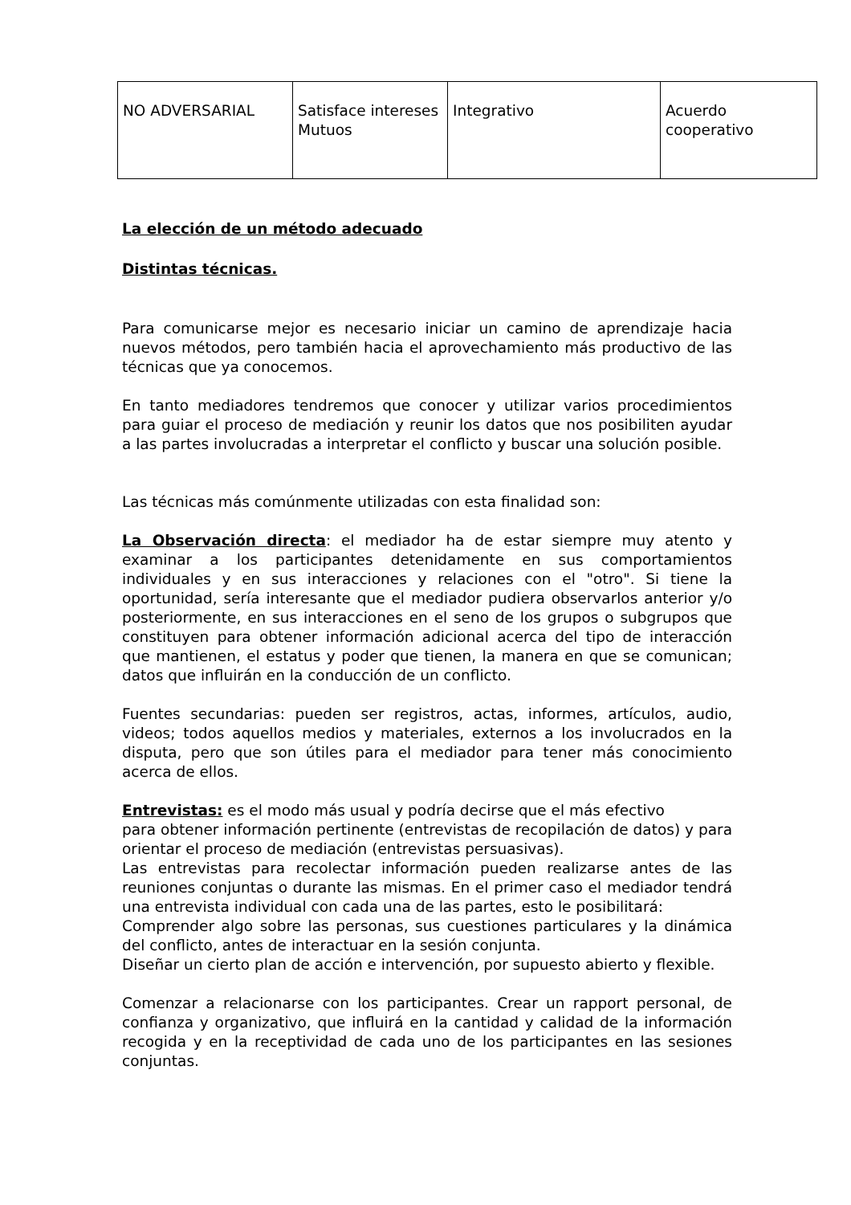| NO ADVERSARIAL | Satisface intereses Mutuos | Integrativo | Acuerdo cooperativo |
La elección de un método adecuado
Distintas técnicas.
Para comunicarse mejor es necesario iniciar un camino de aprendizaje hacia nuevos métodos, pero también hacia el aprovechamiento más productivo de las técnicas que ya conocemos.
En tanto mediadores tendremos que conocer y utilizar varios procedimientos para guiar el proceso de mediación y reunir los datos que nos posibiliten ayudar a las partes involucradas a interpretar el conflicto y buscar una solución posible.
Las técnicas más comúnmente utilizadas con esta finalidad son:
La Observación directa: el mediador ha de estar siempre muy atento y examinar a los participantes detenidamente en sus comportamientos individuales y en sus interacciones y relaciones con el "otro". Si tiene la oportunidad, sería interesante que el mediador pudiera observarlos anterior y/o posteriormente, en sus interacciones en el seno de los grupos o subgrupos que constituyen para obtener información adicional acerca del tipo de interacción que mantienen, el estatus y poder que tienen, la manera en que se comunican; datos que influirán en la conducción de un conflicto.
Fuentes secundarias: pueden ser registros, actas, informes, artículos, audio, videos; todos aquellos medios y materiales, externos a los involucrados en la disputa, pero que son útiles para el mediador para tener más conocimiento acerca de ellos.
Entrevistas: es el modo más usual y podría decirse que el más efectivo
para obtener información pertinente (entrevistas de recopilación de datos) y para orientar el proceso de mediación (entrevistas persuasivas).
Las entrevistas para recolectar información pueden realizarse antes de las reuniones conjuntas o durante las mismas. En el primer caso el mediador tendrá una entrevista individual con cada una de las partes, esto le posibilitará:
Comprender algo sobre las personas, sus cuestiones particulares y la dinámica del conflicto, antes de interactuar en la sesión conjunta.
Diseñar un cierto plan de acción e intervención, por supuesto abierto y flexible.
Comenzar a relacionarse con los participantes. Crear un rapport personal, de confianza y organizativo, que influirá en la cantidad y calidad de la información recogida y en la receptividad de cada uno de los participantes en las sesiones conjuntas.